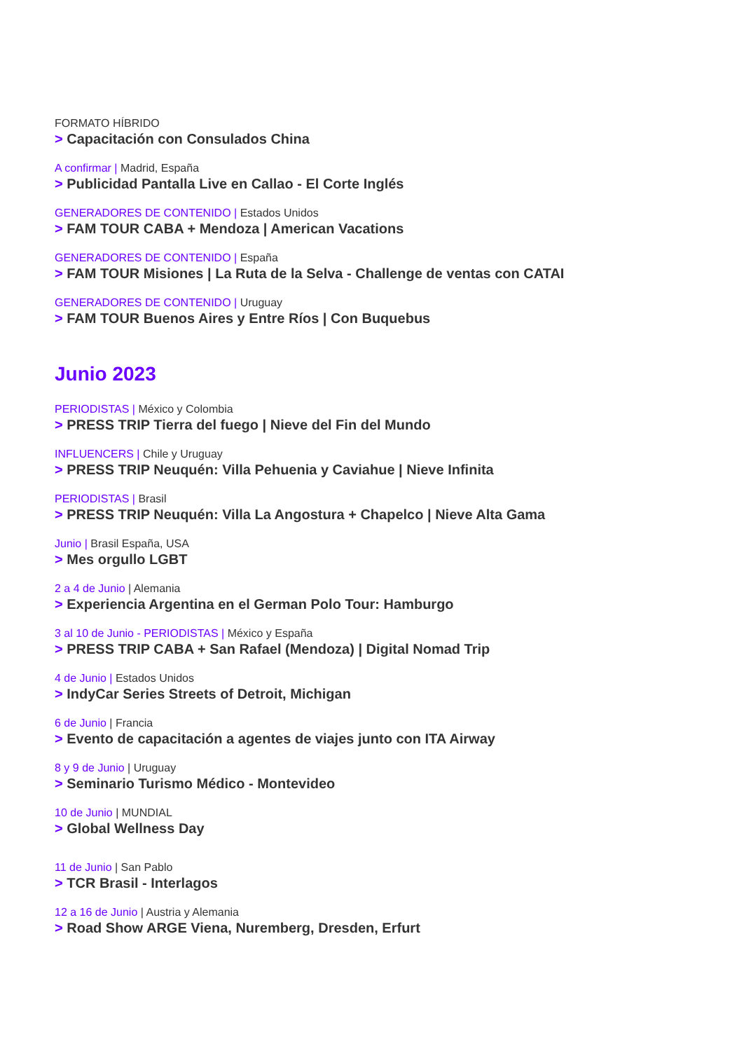FORMATO HÍBRIDO
> Capacitación con Consulados China
A confirmar | Madrid, España
> Publicidad Pantalla Live en Callao - El Corte Inglés
GENERADORES DE CONTENIDO | Estados Unidos
> FAM TOUR CABA + Mendoza | American Vacations
GENERADORES DE CONTENIDO | España
> FAM TOUR Misiones | La Ruta de la Selva - Challenge de ventas con CATAI
GENERADORES DE CONTENIDO | Uruguay
> FAM TOUR Buenos Aires y Entre Ríos | Con Buquebus
Junio 2023
PERIODISTAS | México y Colombia
> PRESS TRIP Tierra del fuego | Nieve del Fin del Mundo
INFLUENCERS | Chile y Uruguay
> PRESS TRIP Neuquén: Villa Pehuenia y Caviahue | Nieve Infinita
PERIODISTAS | Brasil
> PRESS TRIP Neuquén: Villa La Angostura + Chapelco | Nieve Alta Gama
Junio | Brasil España, USA
> Mes orgullo LGBT
2 a 4 de Junio | Alemania
> Experiencia Argentina en el German Polo Tour: Hamburgo
3 al 10 de Junio - PERIODISTAS | México y España
> PRESS TRIP CABA + San Rafael (Mendoza) | Digital Nomad Trip
4 de Junio | Estados Unidos
> IndyCar Series Streets of Detroit, Michigan
6 de Junio | Francia
> Evento de capacitación a agentes de viajes junto con ITA Airway
8 y 9 de Junio | Uruguay
> Seminario Turismo Médico - Montevideo
10 de Junio | MUNDIAL
> Global Wellness Day
11 de Junio | San Pablo
> TCR Brasil - Interlagos
12 a 16 de Junio | Austria y Alemania
> Road Show ARGE Viena, Nuremberg, Dresden, Erfurt